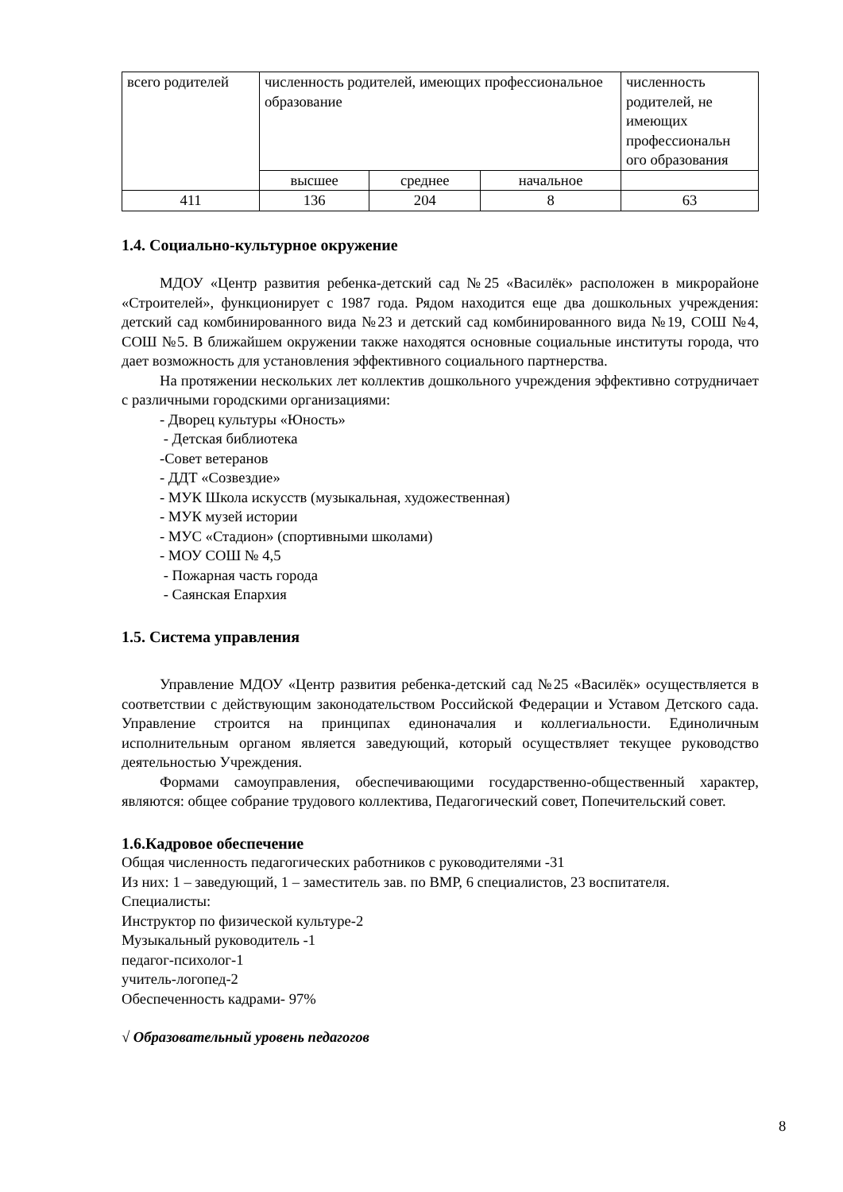| всего родителей | численность родителей, имеющих профессиональное образование | | | численность родителей, не имеющих профессиональн ого образования |
| | высшее | среднее | начальное | |
| 411 | 136 | 204 | 8 | 63 |
1.4. Социально-культурное окружение
МДОУ «Центр развития ребенка-детский сад №25 «Василёк» расположен в микрорайоне «Строителей», функционирует с 1987 года. Рядом находится еще два дошкольных учреждения: детский сад комбинированного вида №23 и детский сад комбинированного вида №19, СОШ №4, СОШ №5. В ближайшем окружении также находятся основные социальные институты города, что дает возможность для установления эффективного социального партнерства.
На протяжении нескольких лет коллектив дошкольного учреждения эффективно сотрудничает с различными городскими организациями:
- Дворец культуры «Юность»
- Детская библиотека
-Совет ветеранов
- ДДТ «Созвездие»
- МУК Школа искусств (музыкальная, художественная)
- МУК музей истории
- МУС «Стадион» (спортивными школами)
- МОУ СОШ № 4,5
- Пожарная часть города
- Саянская Епархия
1.5. Система управления
Управление МДОУ «Центр развития ребенка-детский сад №25 «Василёк» осуществляется в соответствии с действующим законодательством Российской Федерации и Уставом Детского сада. Управление строится на принципах единоначалия и коллегиальности. Единоличным исполнительным органом является заведующий, который осуществляет текущее руководство деятельностью Учреждения.
Формами самоуправления, обеспечивающими государственно-общественный характер, являются: общее собрание трудового коллектива, Педагогический совет, Попечительский совет.
1.6.Кадровое обеспечение
Общая численность педагогических работников с руководителями -31
Из них: 1 – заведующий, 1 – заместитель зав. по ВМР, 6 специалистов, 23 воспитателя.
Специалисты:
Инструктор по физической культуре-2
Музыкальный руководитель -1
педагог-психолог-1
учитель-логопед-2
Обеспеченность кадрами- 97%
√ Образовательный уровень педагогов
8